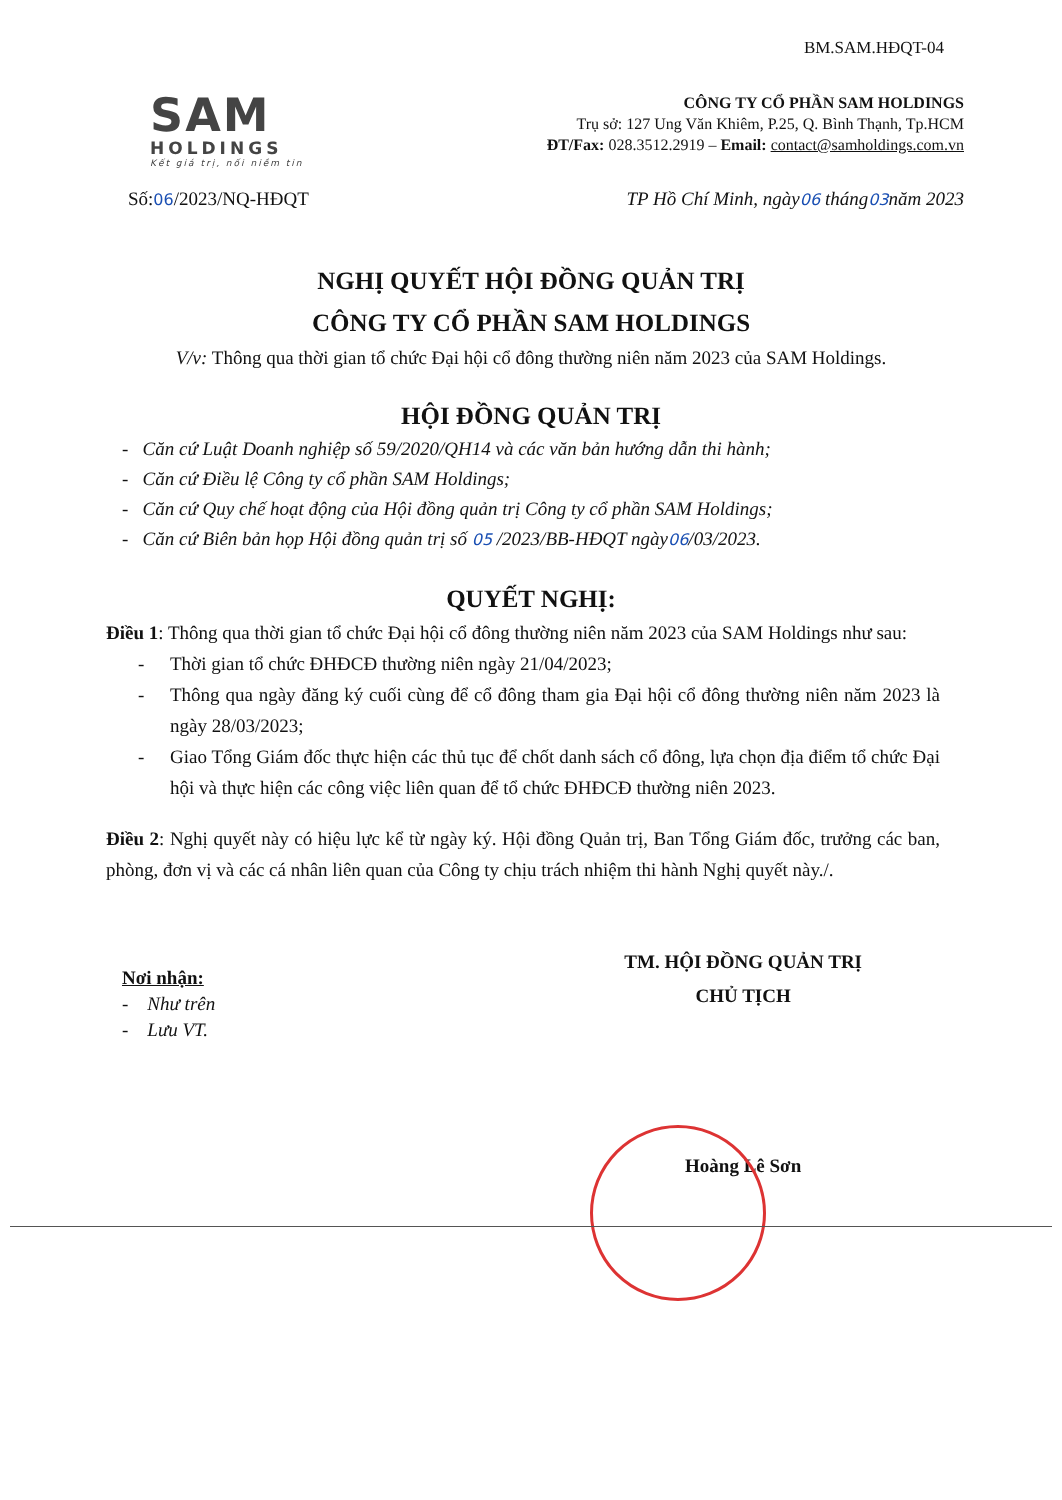BM.SAM.HĐQT-04
SAM
HOLDINGS
Kết giá trị, nối niềm tin
CÔNG TY CỔ PHẦN SAM HOLDINGS
Trụ sở: 127 Ung Văn Khiêm, P.25, Q. Bình Thạnh, Tp.HCM
ĐT/Fax: 028.3512.2919 – Email: contact@samholdings.com.vn
Số:06/2023/NQ-HĐQT TP Hồ Chí Minh, ngày06 tháng03năm 2023
NGHỊ QUYẾT HỘI ĐỒNG QUẢN TRỊ
CÔNG TY CỔ PHẦN SAM HOLDINGS
V/v: Thông qua thời gian tổ chức Đại hội cổ đông thường niên năm 2023 của SAM Holdings.
HỘI ĐỒNG QUẢN TRỊ
- Căn cứ Luật Doanh nghiệp số 59/2020/QH14 và các văn bản hướng dẫn thi hành;
- Căn cứ Điều lệ Công ty cổ phần SAM Holdings;
- Căn cứ Quy chế hoạt động của Hội đồng quản trị Công ty cổ phần SAM Holdings;
- Căn cứ Biên bản họp Hội đồng quản trị số 05 /2023/BB-HĐQT ngày06/03/2023.
QUYẾT NGHỊ:
Điều 1: Thông qua thời gian tổ chức Đại hội cổ đông thường niên năm 2023 của SAM Holdings như sau:
- Thời gian tổ chức ĐHĐCĐ thường niên ngày 21/04/2023;
- Thông qua ngày đăng ký cuối cùng để cổ đông tham gia Đại hội cổ đông thường niên năm 2023 là ngày 28/03/2023;
- Giao Tổng Giám đốc thực hiện các thủ tục để chốt danh sách cổ đông, lựa chọn địa điểm tổ chức Đại hội và thực hiện các công việc liên quan để tổ chức ĐHĐCĐ thường niên 2023.
Điều 2: Nghị quyết này có hiệu lực kể từ ngày ký. Hội đồng Quản trị, Ban Tổng Giám đốc, trưởng các ban, phòng, đơn vị và các cá nhân liên quan của Công ty chịu trách nhiệm thi hành Nghị quyết này./.
Nơi nhận:
- Như trên
- Lưu VT.
TM. HỘI ĐỒNG QUẢN TRỊ
CHỦ TỊCH
Hoàng Lê Sơn